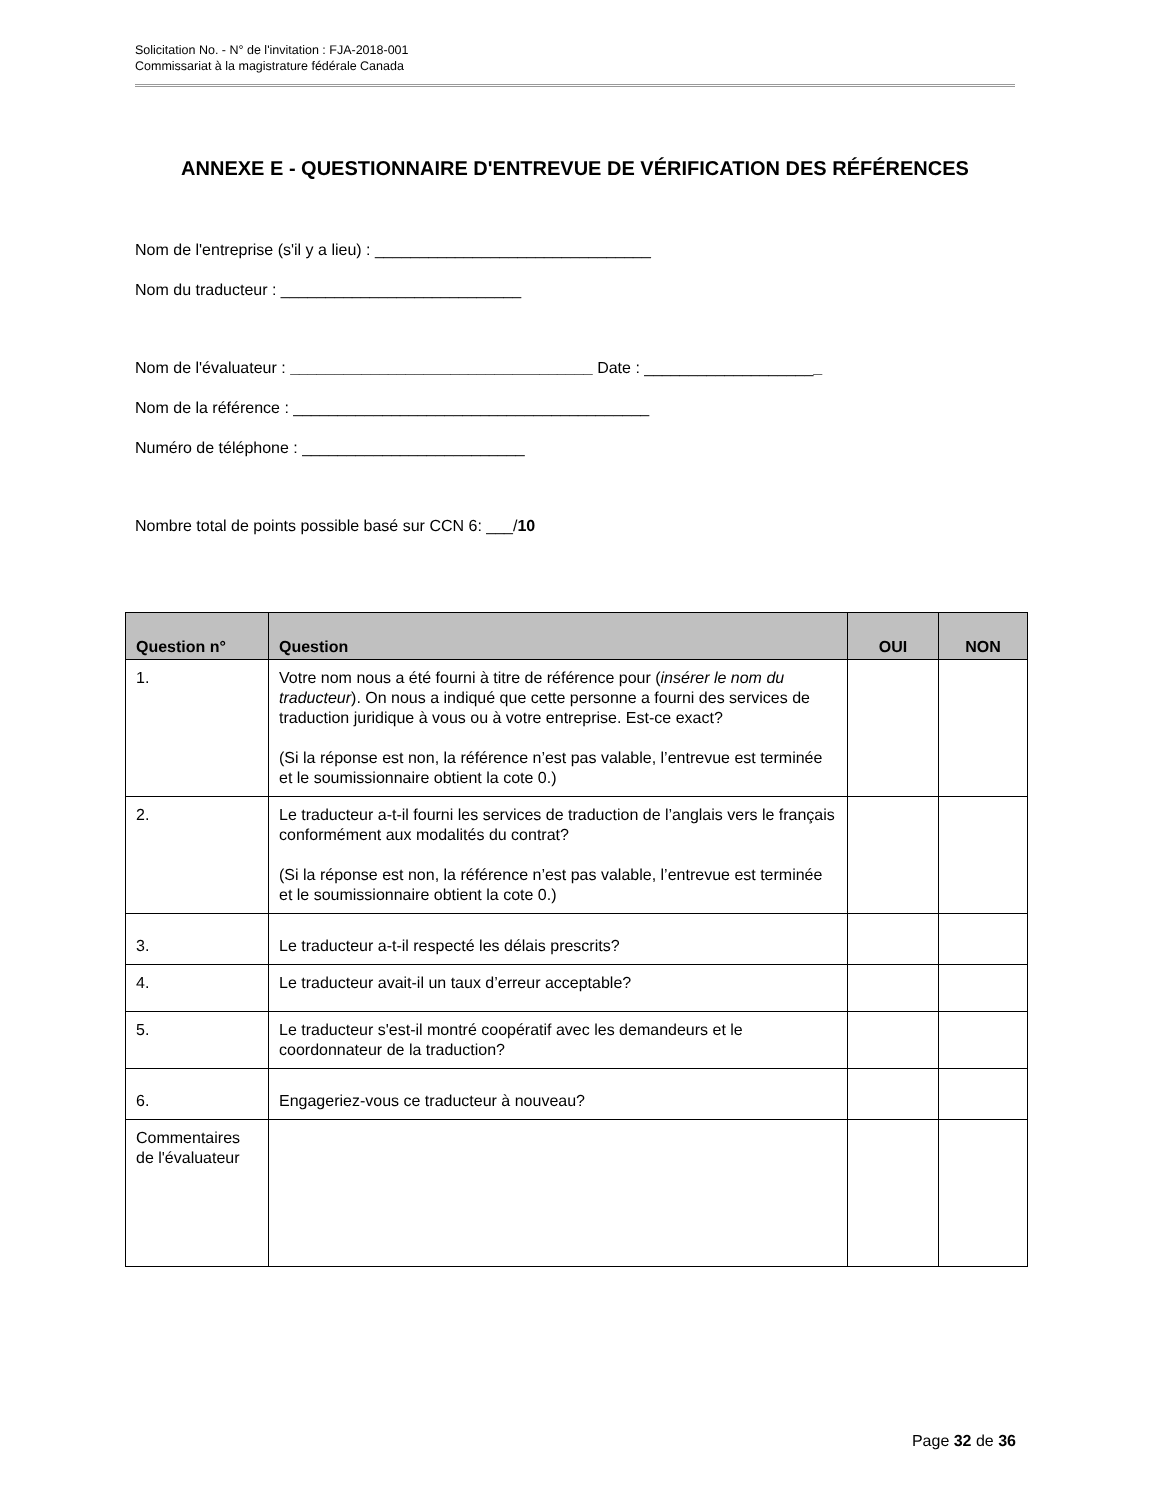Solicitation No. - N° de l'invitation : FJA-2018-001
Commissariat à la magistrature fédérale Canada
ANNEXE E - QUESTIONNAIRE D'ENTREVUE DE VÉRIFICATION DES RÉFÉRENCES
Nom de l'entreprise (s'il y a lieu) : _______________________________
Nom du traducteur : ___________________________
Nom de l'évaluateur : __________________________________ Date : ____________________
Nom de la référence : ________________________________________
Numéro de téléphone : _________________________
Nombre total de points possible basé sur CCN 6: ___/10
| Question n° | Question | OUI | NON |
| --- | --- | --- | --- |
| 1. | Votre nom nous a été fourni à titre de référence pour ( insérer le nom du traducteur ). On nous a indiqué que cette personne a fourni des services de traduction juridique à vous ou à votre entreprise. Est-ce exact? (Si la réponse est non, la référence n’est pas valable, l’entrevue est terminée et le soumissionnaire obtient la cote 0.) | | |
| 2. | Le traducteur a-t-il fourni les services de traduction de l’anglais vers le français conformément aux modalités du contrat? (Si la réponse est non, la référence n’est pas valable, l’entrevue est terminée et le soumissionnaire obtient la cote 0.) | | |
| 3. | Le traducteur a-t-il respecté les délais prescrits? | | |
| 4. | Le traducteur avait-il un taux d’erreur acceptable? | | |
| 5. | Le traducteur s'est-il montré coopératif avec les demandeurs et le coordonnateur de la traduction? | | |
| 6. | Engageriez-vous ce traducteur à nouveau? | | |
| Commentaires de l'évaluateur | | | |
Page 32 de 36